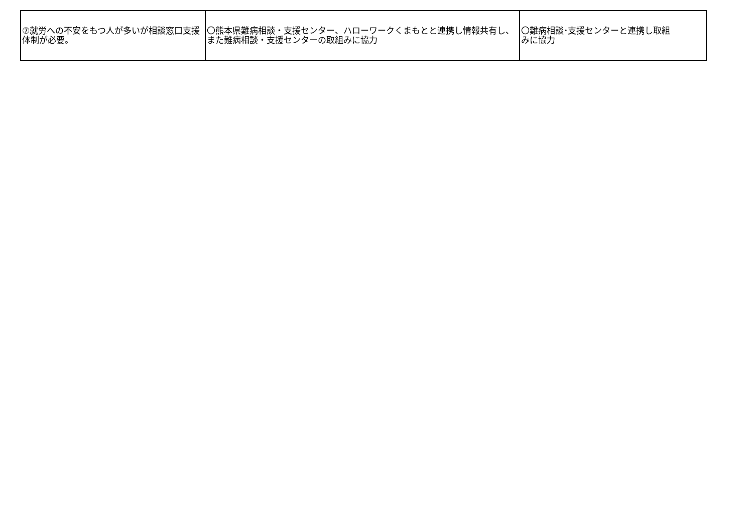| ⑦就労への不安をもつ人が多いが相談窓口支援体制が必要。 | 〇熊本県難病相談・支援センター、ハローワークくまもとと連携し情報共有し、また難病相談・支援センターの取組みに協力 | 〇難病相談･支援センターと連携し取組みに協力 |